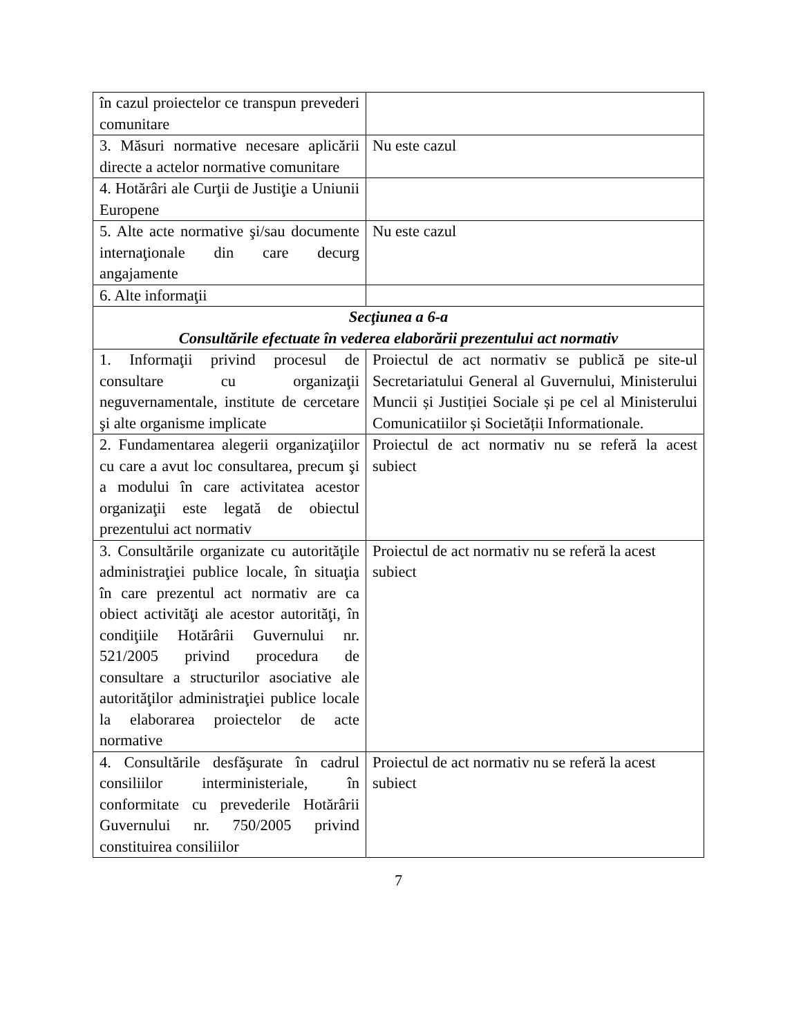| în cazul proiectelor ce transpun prevederi comunitare | |
| 3. Măsuri normative necesare aplicării directe a actelor normative comunitare | Nu este cazul |
| 4. Hotărâri ale Curţii de Justiţie a Uniunii Europene | |
| 5. Alte acte normative şi/sau documente internaţionale din care decurg angajamente | Nu este cazul |
| 6. Alte informaţii | |
| Secţiunea a 6-a Consultările efectuate în vederea elaborării prezentului act normativ | |
| 1. Informaţii privind procesul de consultare cu organizaţii neguvernamentale, institute de cercetare şi alte organisme implicate | Proiectul de act normativ se publică pe site-ul Secretariatului General al Guvernului, Ministerului Muncii și Justiției Sociale și pe cel al Ministerului Comunicatiilor și Societății Informationale. |
| 2. Fundamentarea alegerii organizaţiilor cu care a avut loc consultarea, precum şi a modului în care activitatea acestor organizaţii este legată de obiectul prezentului act normativ | Proiectul de act normativ nu se referă la acest subiect |
| 3. Consultările organizate cu autorităţile administraţiei publice locale, în situaţia în care prezentul act normativ are ca obiect activităţi ale acestor autorităţi, în condiţiile Hotărârii Guvernului nr. 521/2005 privind procedura de consultare a structurilor asociative ale autorităţilor administraţiei publice locale la elaborarea proiectelor de acte normative | Proiectul de act normativ nu se referă la acest subiect |
| 4. Consultările desfăşurate în cadrul consiliilor interministeriale, în conformitate cu prevederile Hotărârii Guvernului nr. 750/2005 privind constituirea consiliilor | Proiectul de act normativ nu se referă la acest subiect |
7